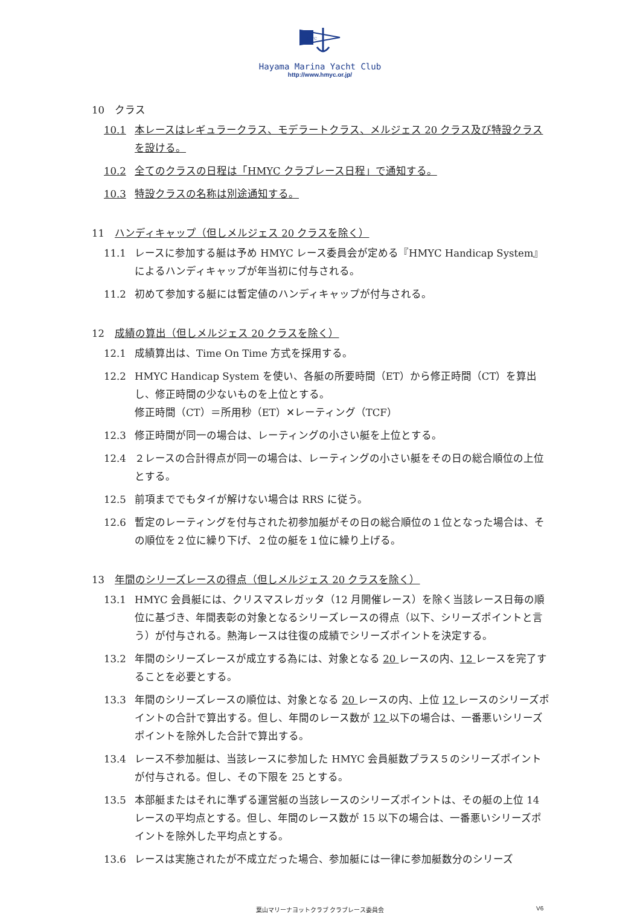HMYC
Hayama Marina Yacht Club
http://www.hmyc.or.jp/
10　クラス
10.1 本レースはレギュラークラス、モデラートクラス、メルジェス 20 クラス及び特設クラスを設ける。
10.2 全てのクラスの日程は「HMYC クラブレース日程」で通知する。
10.3 特設クラスの名称は別途通知する。
11　ハンディキャップ（但しメルジェス 20 クラスを除く）
11.1 レースに参加する艇は予め HMYC レース委員会が定める『HMYC Handicap System』によるハンディキャップが年当初に付与される。
11.2 初めて参加する艇には暫定値のハンディキャップが付与される。
12　成績の算出（但しメルジェス 20 クラスを除く）
12.1 成績算出は、Time On Time 方式を採用する。
12.2 HMYC Handicap System を使い、各艇の所要時間（ET）から修正時間（CT）を算出し、修正時間の少ないものを上位とする。
修正時間（CT）＝所用秒（ET）✕レーティング（TCF）
12.3 修正時間が同一の場合は、レーティングの小さい艇を上位とする。
12.4 ２レースの合計得点が同一の場合は、レーティングの小さい艇をその日の総合順位の上位とする。
12.5 前項まででもタイが解けない場合は RRS に従う。
12.6 暫定のレーティングを付与された初参加艇がその日の総合順位の１位となった場合は、その順位を２位に繰り下げ、２位の艇を１位に繰り上げる。
13　年間のシリーズレースの得点（但しメルジェス 20 クラスを除く）
13.1 HMYC 会員艇には、クリスマスレガッタ（12 月開催レース）を除く当該レース日毎の順位に基づき、年間表彰の対象となるシリーズレースの得点（以下、シリーズポイントと言う）が付与される。熱海レースは往復の成績でシリーズポイントを決定する。
13.2 年間のシリーズレースが成立する為には、対象となる 20 レースの内、12 レースを完了することを必要とする。
13.3 年間のシリーズレースの順位は、対象となる 20 レースの内、上位 12 レースのシリーズポイントの合計で算出する。但し、年間のレース数が 12 以下の場合は、一番悪いシリーズポイントを除外した合計で算出する。
13.4 レース不参加艇は、当該レースに参加した HMYC 会員艇数プラス５のシリーズポイントが付与される。但し、その下限を 25 とする。
13.5 本部艇またはそれに準ずる運営艇の当該レースのシリーズポイントは、その艇の上位 14 レースの平均点とする。但し、年間のレース数が 15 以下の場合は、一番悪いシリーズポイントを除外した平均点とする。
13.6 レースは実施されたが不成立だった場合、参加艇には一律に参加艇数分のシリーズ
葉山マリーナヨットクラブ クラブレース委員会 V6